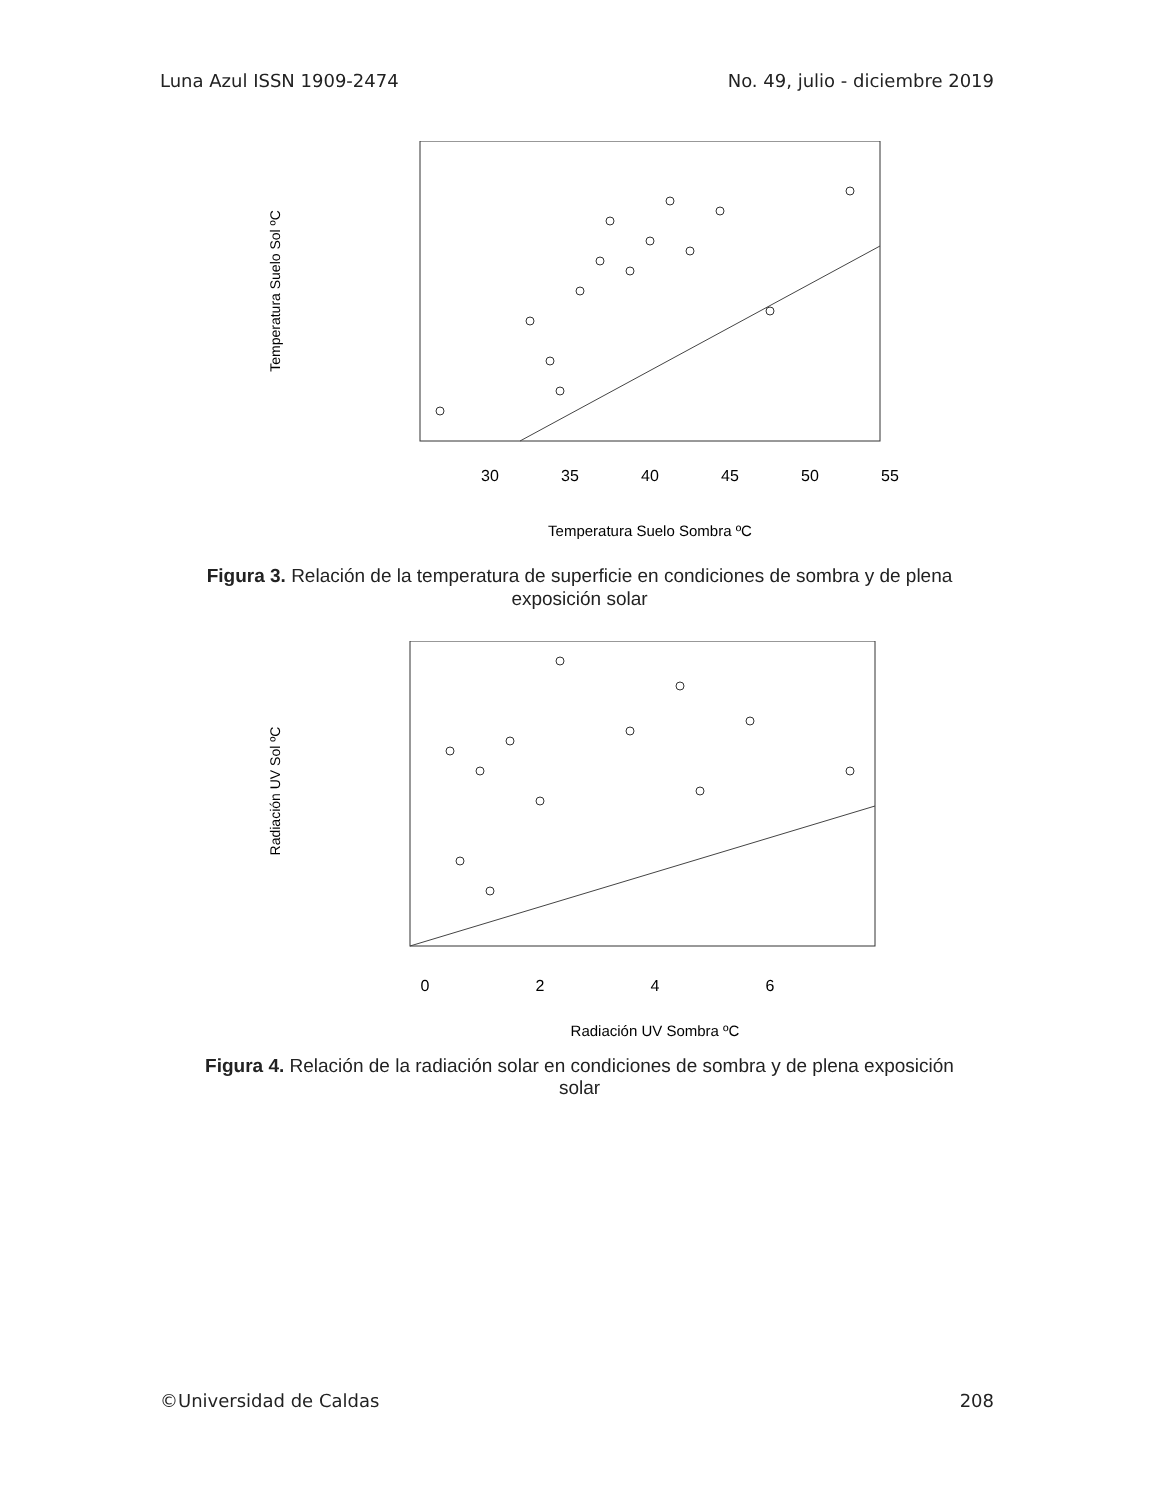Luna Azul ISSN 1909-2474 No. 49, julio - diciembre 2019
30
35
40
45
50
55
Temperatura Suelo Sol ºC
Temperatura Suelo Sombra ºC
Figura 3. Relación de la temperatura de superficie en condiciones de sombra y de plena exposición solar
0
2
4
6
Radiación UV Sol ºC
Radiación UV Sombra ºC
Figura 4. Relación de la radiación solar en condiciones de sombra y de plena exposición solar
©Universidad de Caldas 208